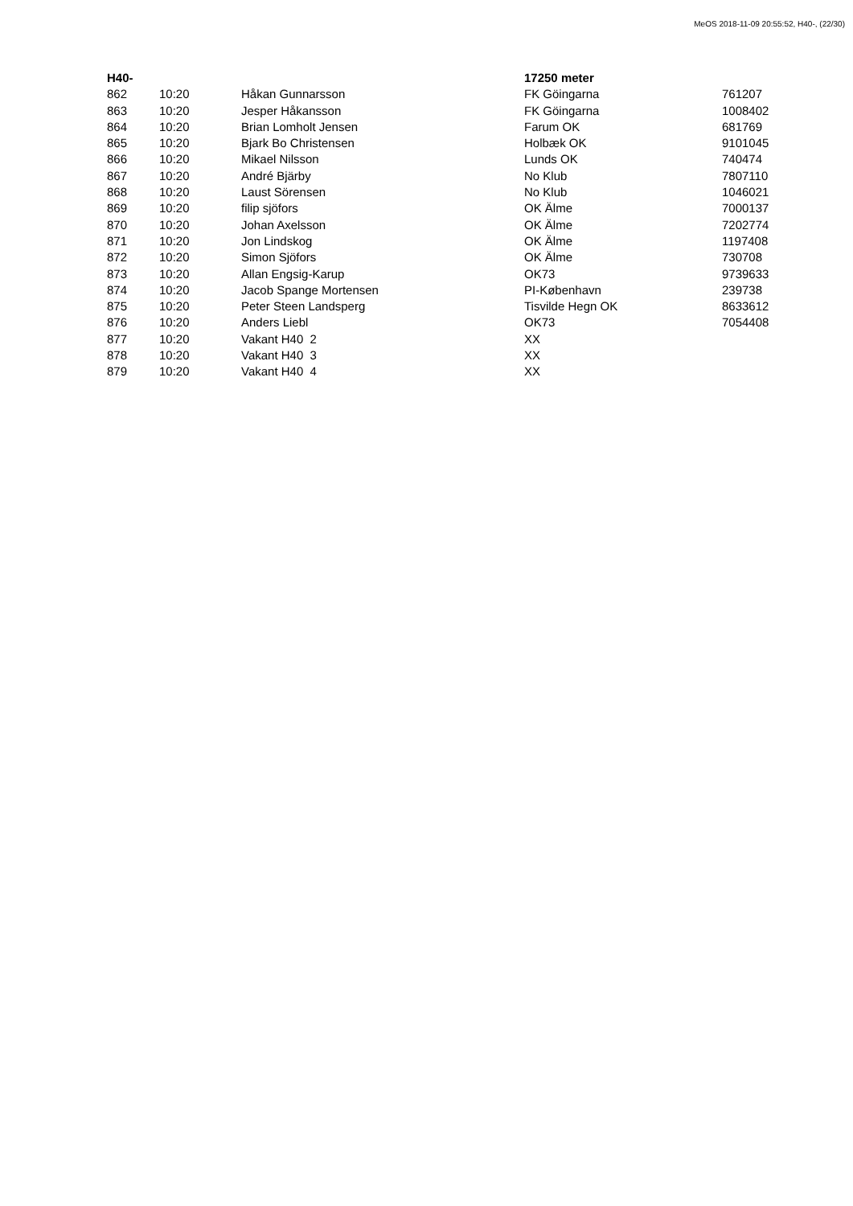MeOS 2018-11-09 20:55:52, H40-, (22/30)
| H40- | | | 17250 meter | |
| --- | --- | --- | --- | --- |
| 862 | 10:20 | Håkan Gunnarsson | FK Göingarna | 761207 |
| 863 | 10:20 | Jesper Håkansson | FK Göingarna | 1008402 |
| 864 | 10:20 | Brian Lomholt Jensen | Farum OK | 681769 |
| 865 | 10:20 | Bjark Bo Christensen | Holbæk OK | 9101045 |
| 866 | 10:20 | Mikael Nilsson | Lunds OK | 740474 |
| 867 | 10:20 | André Bjärby | No Klub | 7807110 |
| 868 | 10:20 | Laust Sörensen | No Klub | 1046021 |
| 869 | 10:20 | filip sjöfors | OK Älme | 7000137 |
| 870 | 10:20 | Johan Axelsson | OK Älme | 7202774 |
| 871 | 10:20 | Jon Lindskog | OK Älme | 1197408 |
| 872 | 10:20 | Simon Sjöfors | OK Älme | 730708 |
| 873 | 10:20 | Allan Engsig-Karup | OK73 | 9739633 |
| 874 | 10:20 | Jacob Spange Mortensen | PI-København | 239738 |
| 875 | 10:20 | Peter Steen Landsperg | Tisvilde Hegn OK | 8633612 |
| 876 | 10:20 | Anders Liebl | OK73 | 7054408 |
| 877 | 10:20 | Vakant H40 2 | XX | |
| 878 | 10:20 | Vakant H40 3 | XX | |
| 879 | 10:20 | Vakant H40 4 | XX | |